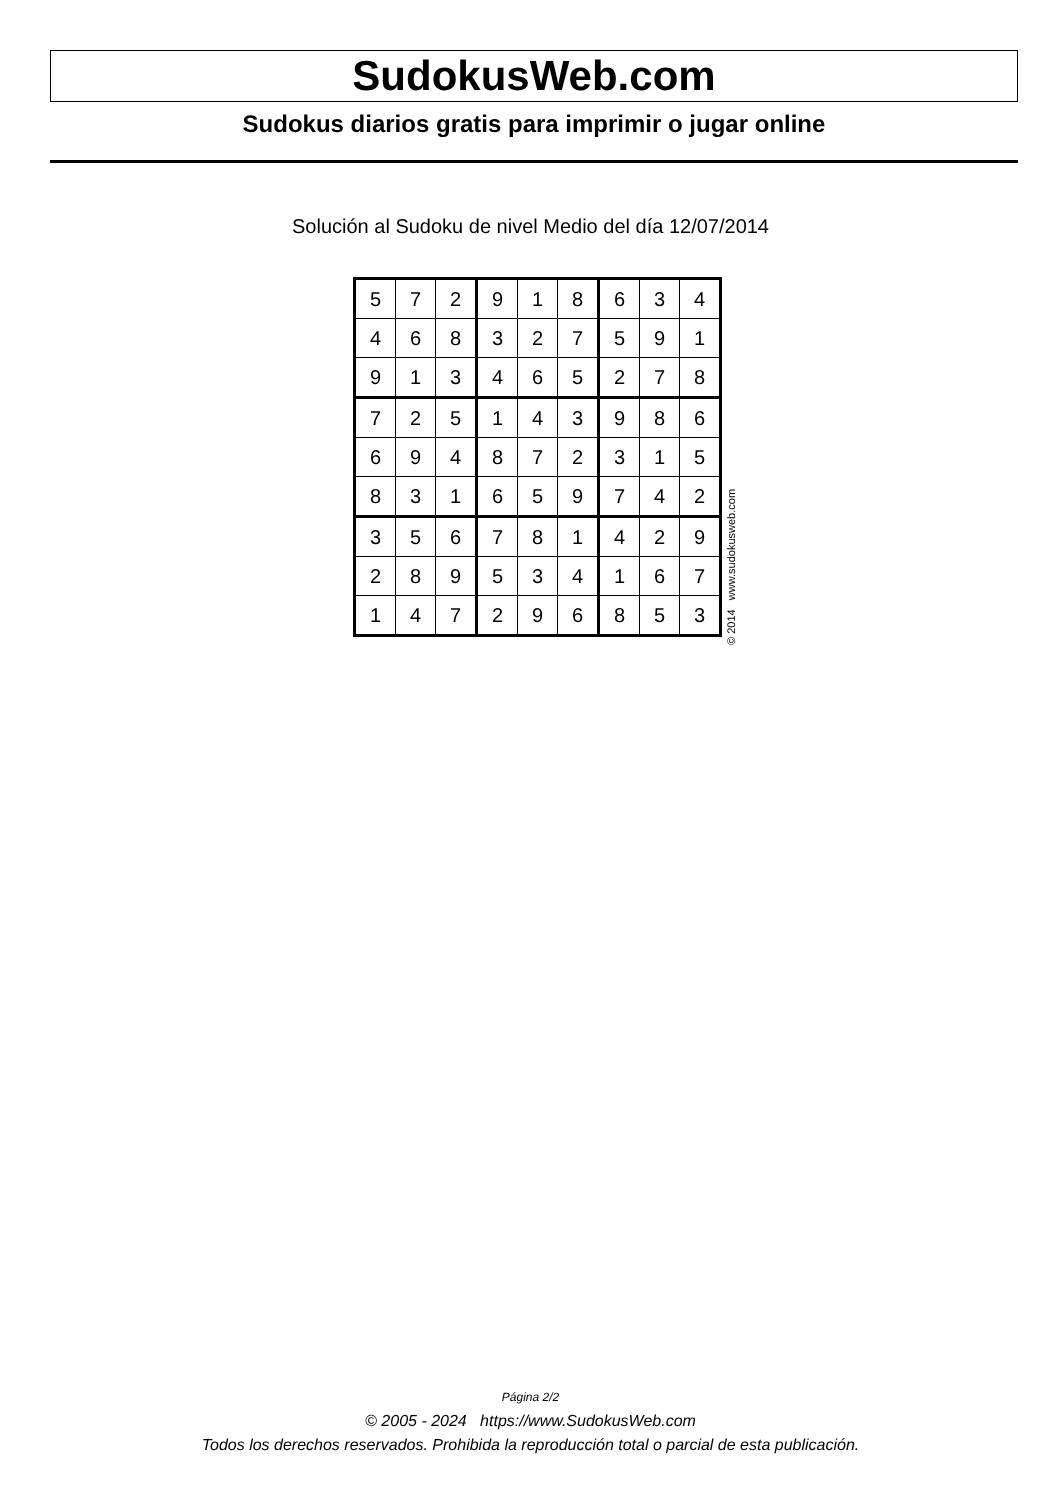SudokusWeb.com
Sudokus diarios gratis para imprimir o jugar online
Solución al Sudoku de nivel Medio del día 12/07/2014
| 5 | 7 | 2 | 9 | 1 | 8 | 6 | 3 | 4 |
| 4 | 6 | 8 | 3 | 2 | 7 | 5 | 9 | 1 |
| 9 | 1 | 3 | 4 | 6 | 5 | 2 | 7 | 8 |
| 7 | 2 | 5 | 1 | 4 | 3 | 9 | 8 | 6 |
| 6 | 9 | 4 | 8 | 7 | 2 | 3 | 1 | 5 |
| 8 | 3 | 1 | 6 | 5 | 9 | 7 | 4 | 2 |
| 3 | 5 | 6 | 7 | 8 | 1 | 4 | 2 | 9 |
| 2 | 8 | 9 | 5 | 3 | 4 | 1 | 6 | 7 |
| 1 | 4 | 7 | 2 | 9 | 6 | 8 | 5 | 3 |
© 2014 www.sudokusweb.com
Página 2/2
© 2005 - 2024 https://www.SudokusWeb.com
Todos los derechos reservados. Prohibida la reproducción total o parcial de esta publicación.